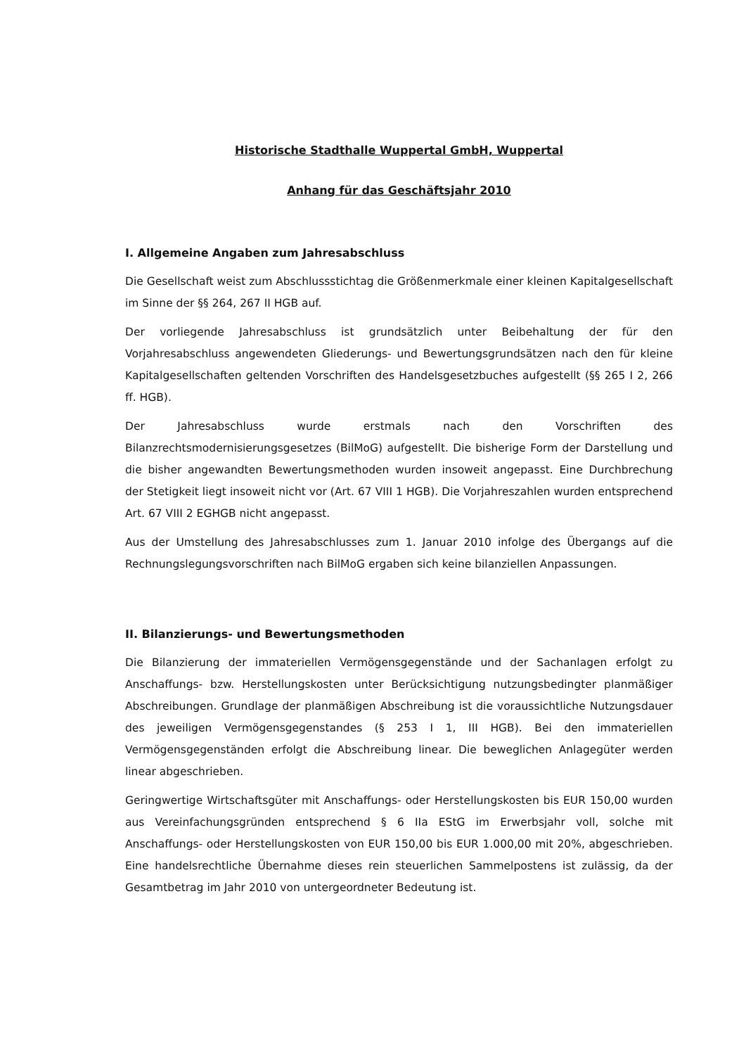Historische Stadthalle Wuppertal GmbH, Wuppertal
Anhang für das Geschäftsjahr 2010
I. Allgemeine Angaben zum Jahresabschluss
Die Gesellschaft weist zum Abschlussstichtag die Größenmerkmale einer kleinen Kapitalgesellschaft im Sinne der §§ 264, 267 II HGB auf.
Der vorliegende Jahresabschluss ist grundsätzlich unter Beibehaltung der für den Vorjahresabschluss angewendeten Gliederungs- und Bewertungsgrundsätzen nach den für kleine Kapitalgesellschaften geltenden Vorschriften des Handelsgesetzbuches aufgestellt (§§ 265 I 2, 266 ff. HGB).
Der Jahresabschluss wurde erstmals nach den Vorschriften des Bilanzrechtsmodernisierungsgesetzes (BilMoG) aufgestellt. Die bisherige Form der Darstellung und die bisher angewandten Bewertungsmethoden wurden insoweit angepasst. Eine Durchbrechung der Stetigkeit liegt insoweit nicht vor (Art. 67 VIII 1 HGB). Die Vorjahreszahlen wurden entsprechend Art. 67 VIII 2 EGHGB nicht angepasst.
Aus der Umstellung des Jahresabschlusses zum 1. Januar 2010 infolge des Übergangs auf die Rechnungslegungsvorschriften nach BilMoG ergaben sich keine bilanziellen Anpassungen.
II. Bilanzierungs- und Bewertungsmethoden
Die Bilanzierung der immateriellen Vermögensgegenstände und der Sachanlagen erfolgt zu Anschaffungs- bzw. Herstellungskosten unter Berücksichtigung nutzungsbedingter planmäßiger Abschreibungen. Grundlage der planmäßigen Abschreibung ist die voraussichtliche Nutzungsdauer des jeweiligen Vermögensgegenstandes (§ 253 I 1, III HGB). Bei den immateriellen Vermögensgegenständen erfolgt die Abschreibung linear. Die beweglichen Anlagegüter werden linear abgeschrieben.
Geringwertige Wirtschaftsgüter mit Anschaffungs- oder Herstellungskosten bis EUR 150,00 wurden aus Vereinfachungsgründen entsprechend § 6 IIa EStG im Erwerbsjahr voll, solche mit Anschaffungs- oder Herstellungskosten von EUR 150,00 bis EUR 1.000,00 mit 20%, abgeschrieben. Eine handelsrechtliche Übernahme dieses rein steuerlichen Sammelpostens ist zulässig, da der Gesamtbetrag im Jahr 2010 von untergeordneter Bedeutung ist.